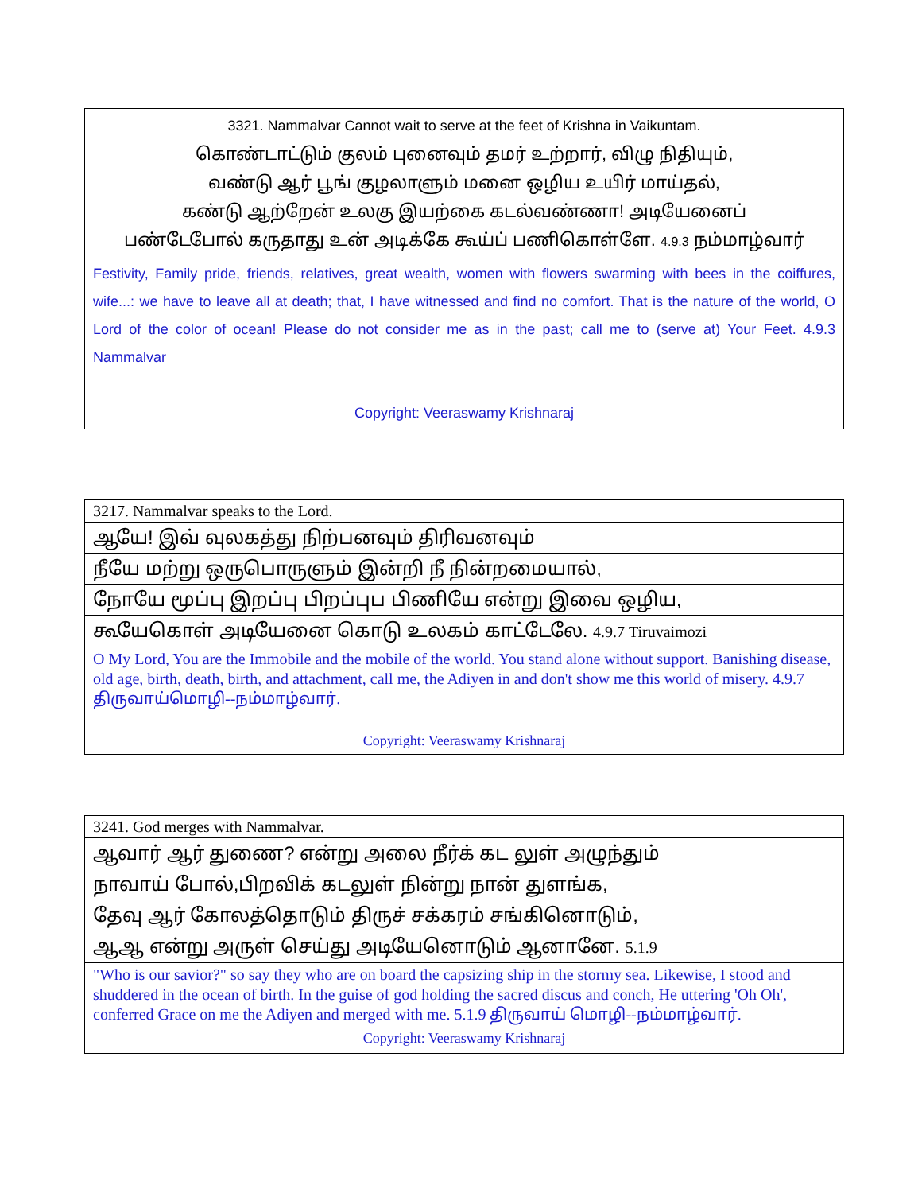| 3321. Nammalvar Cannot wait to serve at the feet of Krishna in Vaikuntam. கொண்டாட்டும் குலம் புனைவும் தமர் உற்றார், விழு நிதியும், வண்டு ஆர் பூங் குழலாளும் மனை ஒழிய உயிர் மாய்தல், கண்டு ஆற்றேன் உலகு இயற்கை கடல்வண்ணா! அடியேனைப் பண்டேபோல் கருதாது உன் அடிக்கே கூய்ப் பணிகொள்ளே. 4.9.3 நம்மாழ்வார் |
| Festivity, Family pride, friends, relatives, great wealth, women with flowers swarming with bees in the coiffures, wife...: we have to leave all at death; that, I have witnessed and find no comfort. That is the nature of the world, O Lord of the color of ocean! Please do not consider me as in the past; call me to (serve at) Your Feet. 4.9.3 Nammalvar Copyright: Veeraswamy Krishnaraj |
| 3217. Nammalvar speaks to the Lord. |
| ஆயே! இவ் வுலகத்து நிற்பனவும் திரிவனவும் |
| நீயே மற்று ஒருபொருளும் இன்றி நீ நின்றமையால், |
| நோயே மூப்பு இறப்பு பிறப்புப பிணியே என்று இவை ஒழிய, |
| கூயேகொள் அடியேனை கொடு உலகம் காட்டேலே. 4.9.7 Tiruvaimozi |
| O My Lord, You are the Immobile and the mobile of the world. You stand alone without support. Banishing disease, old age, birth, death, birth, and attachment, call me, the Adiyen in and don't show me this world of misery. 4.9.7 திருவாய்மொழி--நம்மாழ்வார். Copyright: Veeraswamy Krishnaraj |
| 3241. God merges with Nammalvar. |
| ஆவார் ஆர் துணை? என்று அலை நீர்க் கட லுள் அழுந்தும் |
| நாவாய் போல்,பிறவிக் கடலுள் நின்று நான் துளங்க, |
| தேவு ஆர் கோலத்தொடும் திருச் சக்கரம் சங்கினொடும், |
| ஆஆ என்று அருள் செய்து அடியேனொடும் ஆனானே. 5.1.9 |
| "Who is our savior?" so say they who are on board the capsizing ship in the stormy sea. Likewise, I stood and shuddered in the ocean of birth. In the guise of god holding the sacred discus and conch, He uttering 'Oh Oh', conferred Grace on me the Adiyen and merged with me. 5.1.9 திருவாய் மொழி--நம்மாழ்வார். Copyright: Veeraswamy Krishnaraj |